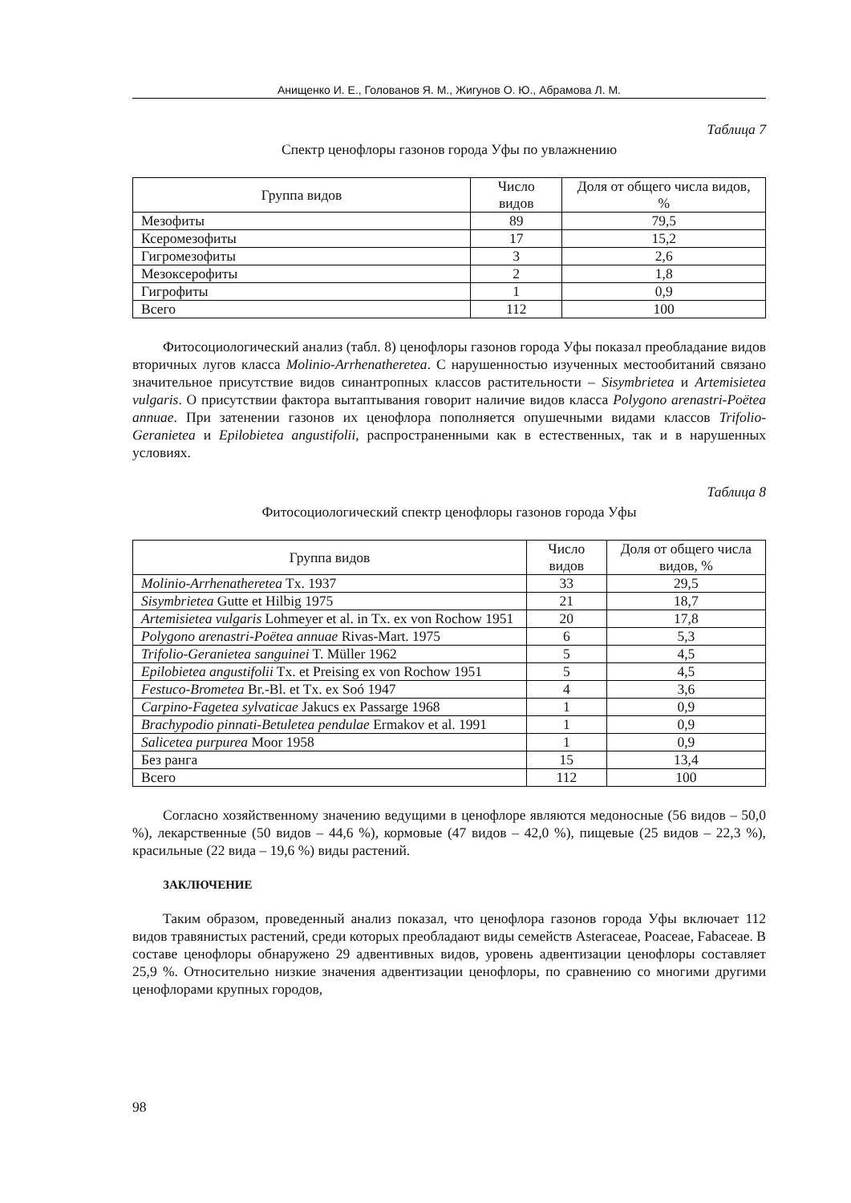Анищенко И. Е., Голованов Я. М., Жигунов О. Ю., Абрамова Л. М.
Таблица 7
Спектр ценофлоры газонов города Уфы по увлажнению
| Группа видов | Число видов | Доля от общего числа видов, % |
| --- | --- | --- |
| Мезофиты | 89 | 79,5 |
| Ксеромезофиты | 17 | 15,2 |
| Гигромезофиты | 3 | 2,6 |
| Мезоксерофиты | 2 | 1,8 |
| Гигрофиты | 1 | 0,9 |
| Всего | 112 | 100 |
Фитосоциологический анализ (табл. 8) ценофлоры газонов города Уфы показал преобладание видов вторичных лугов класса Molinio-Arrhenatheretea. С нарушенностью изученных местообитаний связано значительное присутствие видов синантропных классов растительности – Sisymbrietea и Artemisietea vulgaris. О присутствии фактора вытаптывания говорит наличие видов класса Polygono arenastri-Poëtea annuae. При затенении газонов их ценофлора пополняется опушечными видами классов Trifolio-Geranietea и Epilobietea angustifolii, распространенными как в естественных, так и в нарушенных условиях.
Таблица 8
Фитосоциологический спектр ценофлоры газонов города Уфы
| Группа видов | Число видов | Доля от общего числа видов, % |
| --- | --- | --- |
| Molinio-Arrhenatheretea Tx. 1937 | 33 | 29,5 |
| Sisymbrietea Gutte et Hilbig 1975 | 21 | 18,7 |
| Artemisietea vulgaris Lohmeyer et al. in Tx. ex von Rochow 1951 | 20 | 17,8 |
| Polygono arenastri-Poëtea annuae Rivas-Mart. 1975 | 6 | 5,3 |
| Trifolio-Geranietea sanguinei T. Müller 1962 | 5 | 4,5 |
| Epilobietea angustifolii Tx. et Preising ex von Rochow 1951 | 5 | 4,5 |
| Festuco-Brometea Br.-Bl. et Tx. ex Soó 1947 | 4 | 3,6 |
| Carpino-Fagetea sylvaticae Jakucs ex Passarge 1968 | 1 | 0,9 |
| Brachypodio pinnati-Betuletea pendulae Ermakov et al. 1991 | 1 | 0,9 |
| Salicetea purpurea Moor 1958 | 1 | 0,9 |
| Без ранга | 15 | 13,4 |
| Всего | 112 | 100 |
Согласно хозяйственному значению ведущими в ценофлоре являются медоносные (56 видов – 50,0 %), лекарственные (50 видов – 44,6 %), кормовые (47 видов – 42,0 %), пищевые (25 видов – 22,3 %), красильные (22 вида – 19,6 %) виды растений.
ЗАКЛЮЧЕНИЕ
Таким образом, проведенный анализ показал, что ценофлора газонов города Уфы включает 112 видов травянистых растений, среди которых преобладают виды семейств Asteraceae, Poaceae, Fabaceae. В составе ценофлоры обнаружено 29 адвентивных видов, уровень адвентизации ценофлоры составляет 25,9 %. Относительно низкие значения адвентизации ценофлоры, по сравнению со многими другими ценофлорами крупных городов,
98